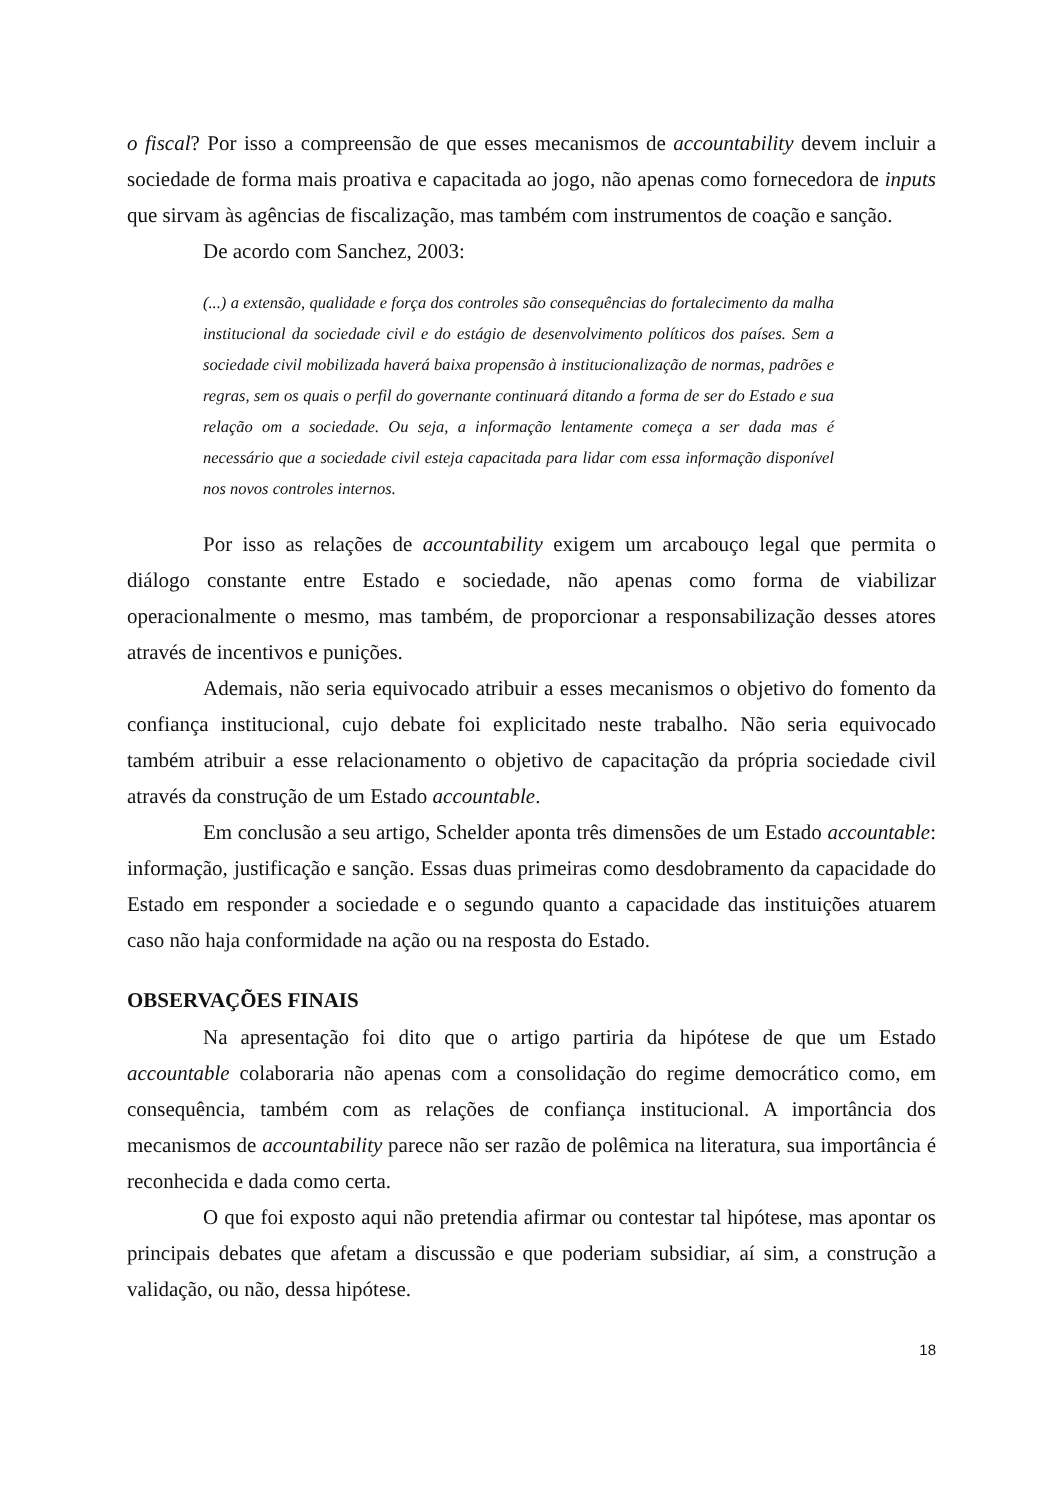o fiscal? Por isso a compreensão de que esses mecanismos de accountability devem incluir a sociedade de forma mais proativa e capacitada ao jogo, não apenas como fornecedora de inputs que sirvam às agências de fiscalização, mas também com instrumentos de coação e sanção.
De acordo com Sanchez, 2003:
(...) a extensão, qualidade e força dos controles são consequências do fortalecimento da malha institucional da sociedade civil e do estágio de desenvolvimento políticos dos países. Sem a sociedade civil mobilizada haverá baixa propensão à institucionalização de normas, padrões e regras, sem os quais o perfil do governante continuará ditando a forma de ser do Estado e sua relação om a sociedade. Ou seja, a informação lentamente começa a ser dada mas é necessário que a sociedade civil esteja capacitada para lidar com essa informação disponível nos novos controles internos.
Por isso as relações de accountability exigem um arcabouço legal que permita o diálogo constante entre Estado e sociedade, não apenas como forma de viabilizar operacionalmente o mesmo, mas também, de proporcionar a responsabilização desses atores através de incentivos e punições.
Ademais, não seria equivocado atribuir a esses mecanismos o objetivo do fomento da confiança institucional, cujo debate foi explicitado neste trabalho. Não seria equivocado também atribuir a esse relacionamento o objetivo de capacitação da própria sociedade civil através da construção de um Estado accountable.
Em conclusão a seu artigo, Schelder aponta três dimensões de um Estado accountable: informação, justificação e sanção. Essas duas primeiras como desdobramento da capacidade do Estado em responder a sociedade e o segundo quanto a capacidade das instituições atuarem caso não haja conformidade na ação ou na resposta do Estado.
OBSERVAÇÕES FINAIS
Na apresentação foi dito que o artigo partiria da hipótese de que um Estado accountable colaboraria não apenas com a consolidação do regime democrático como, em consequência, também com as relações de confiança institucional. A importância dos mecanismos de accountability parece não ser razão de polêmica na literatura, sua importância é reconhecida e dada como certa.
O que foi exposto aqui não pretendia afirmar ou contestar tal hipótese, mas apontar os principais debates que afetam a discussão e que poderiam subsidiar, aí sim, a construção a validação, ou não, dessa hipótese.
18